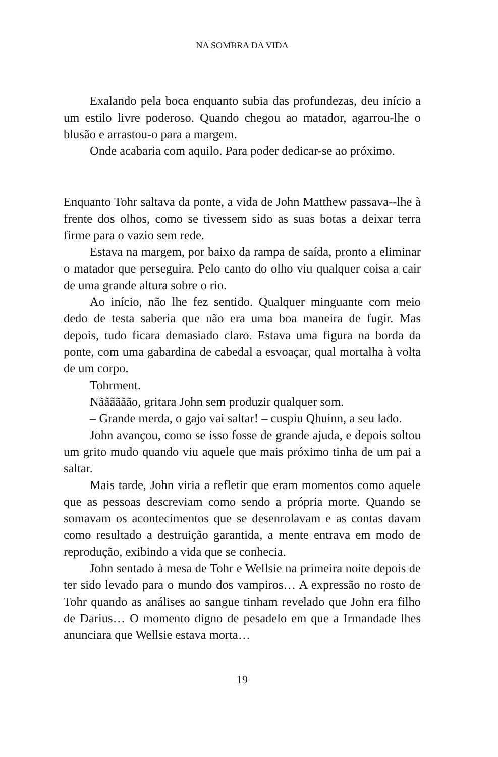NA SOMBRA DA VIDA
Exalando pela boca enquanto subia das profundezas, deu início a um estilo livre poderoso. Quando chegou ao matador, agarrou-lhe o blusão e arrastou-o para a margem.
Onde acabaria com aquilo. Para poder dedicar-se ao próximo.
Enquanto Tohr saltava da ponte, a vida de John Matthew passava--lhe à frente dos olhos, como se tivessem sido as suas botas a deixar terra firme para o vazio sem rede.
Estava na margem, por baixo da rampa de saída, pronto a eliminar o matador que perseguira. Pelo canto do olho viu qualquer coisa a cair de uma grande altura sobre o rio.
Ao início, não lhe fez sentido. Qualquer minguante com meio dedo de testa saberia que não era uma boa maneira de fugir. Mas depois, tudo ficara demasiado claro. Estava uma figura na borda da ponte, com uma gabardina de cabedal a esvoaçar, qual mortalha à volta de um corpo.
Tohrment.
Nãããããão, gritara John sem produzir qualquer som.
– Grande merda, o gajo vai saltar! – cuspiu Qhuinn, a seu lado.
John avançou, como se isso fosse de grande ajuda, e depois soltou um grito mudo quando viu aquele que mais próximo tinha de um pai a saltar.
Mais tarde, John viria a refletir que eram momentos como aquele que as pessoas descreviam como sendo a própria morte. Quando se somavam os acontecimentos que se desenrolavam e as contas davam como resultado a destruição garantida, a mente entrava em modo de reprodução, exibindo a vida que se conhecia.
John sentado à mesa de Tohr e Wellsie na primeira noite depois de ter sido levado para o mundo dos vampiros… A expressão no rosto de Tohr quando as análises ao sangue tinham revelado que John era filho de Darius… O momento digno de pesadelo em que a Irmandade lhes anunciara que Wellsie estava morta…
19